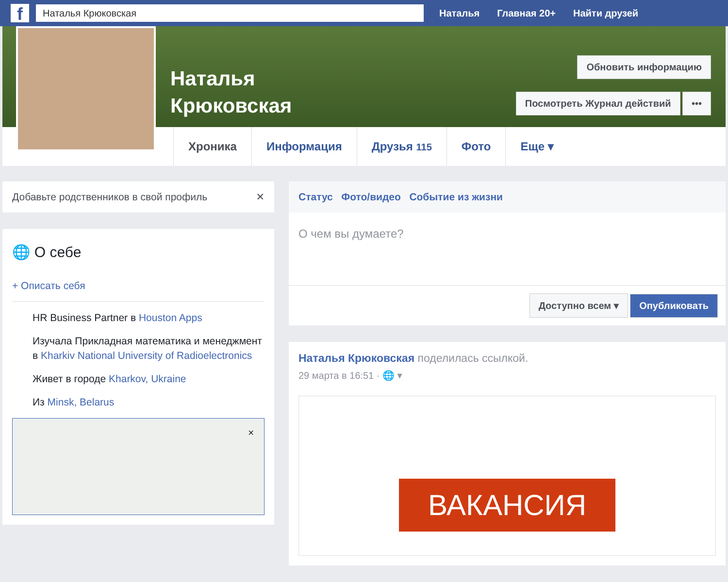f
Наталья Крюковская
Наталья Главная 20+ Найти друзей
Наталья
Крюковская
Обновить информацию
Посмотреть Журнал действий •••
Хроника Информация Друзья 115
Фото Еще ▾
Добавьте родственников в свой профиль ✕
🌐 О себе
+ Описать себя
HR Business Partner в Houston Apps
Изучала Прикладная математика и менеджмент в Kharkiv National University of Radioelectronics
Живет в городе Kharkov, Ukraine
Из Minsk, Belarus
✕
Статус Фото/видео Событие из жизни
О чем вы думаете?
Доступно всем ▾ Опубликовать
Наталья Крюковская поделилась ссылкой.
29 марта в 16:51 · 🌐 ▾
ВАКАНСИЯ